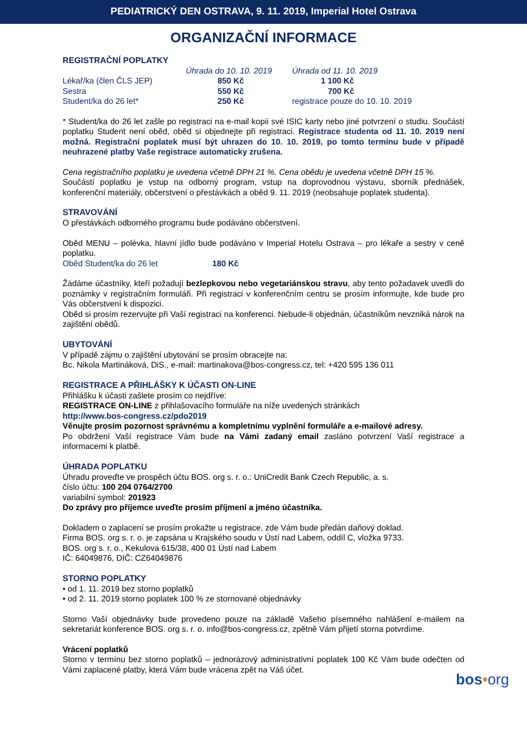PEDIATRICKÝ DEN OSTRAVA, 9. 11. 2019, Imperial Hotel Ostrava
ORGANIZAČNÍ INFORMACE
REGISTRAČNÍ POPLATKY
| | Úhrada do 10. 10. 2019 | Úhrada od 11. 10. 2019 |
| Lékař/ka (člen ČLS JEP) | 850 Kč | 1 100 Kč |
| Sestra | 550 Kč | 700 Kč |
| Student/ka do 26 let* | 250 Kč | registrace pouze do 10. 10. 2019 |
* Student/ka do 26 let zašle po registraci na e-mail kopii své ISIC karty nebo jiné potvrzení o studiu. Součástí poplatku Student není oběd, oběd si objednejte při registraci. Registrace studenta od 11. 10. 2019 není možná. Registrační poplatek musí být uhrazen do 10. 10. 2019, po tomto termínu bude v případě neuhrazené platby Vaše registrace automaticky zrušena.
Cena registračního poplatku je uvedena včetně DPH 21 %. Cena obědu je uvedena včetně DPH 15 %.
Součástí poplatku je vstup na odborný program, vstup na doprovodnou výstavu, sborník přednášek, konferenční materiály, občerstvení o přestávkách a oběd 9. 11. 2019 (neobsahuje poplatek studenta).
STRAVOVÁNÍ
O přestávkách odborného programu bude podáváno občerstvení.
Oběd MENU – polévka, hlavní jídlo bude podáváno v Imperial Hotelu Ostrava – pro lékaře a sestry v ceně poplatku.
Oběd Student/ka do 26 let 180 Kč
Žádáme účastníky, kteří požadují bezlepkovou nebo vegetariánskou stravu, aby tento požadavek uvedli do poznámky v registračním formuláři. Při registraci v konferenčním centru se prosím informujte, kde bude pro Vás občerstvení k dispozici.
Oběd si prosím rezervujte při Vaší registraci na konferenci. Nebude-li objednán, účastníkům nevzniká nárok na zajištění obědů.
UBYTOVÁNÍ
V případě zájmu o zajištění ubytování se prosím obracejte na:
Bc. Nikola Martináková, DiS., e-mail: martinakova@bos-congress.cz, tel: +420 595 136 011
REGISTRACE A PŘIHLÁŠKY K ÚČASTI ON-LINE
Přihlášku k účasti zašlete prosím co nejdříve:
REGISTRACE ON-LINE z přihlašovacího formuláře na níže uvedených stránkách
http://www.bos-congress.cz/pdo2019
Věnujte prosím pozornost správnému a kompletnímu vyplnění formuláře a e-mailové adresy.
Po obdržení Vaší registrace Vám bude na Vámi zadaný email zasláno potvrzení Vaší registrace a informacemi k platbě.
ÚHRADA POPLATKU
Úhradu proveďte ve prospěch účtu BOS. org s. r. o.: UniCredit Bank Czech Republic, a. s.
číslo účtu: 100 204 0764/2700
variabilní symbol: 201923
Do zprávy pro příjemce uveďte prosím příjmení a jméno účastníka.
Dokladem o zaplacení se prosím prokažte u registrace, zde Vám bude předán daňový doklad.
Firma BOS. org s. r. o. je zapsána u Krajského soudu v Ústí nad Labem, oddíl C, vložka 9733.
BOS. org s. r. o., Kekulova 615/38, 400 01 Ústí nad Labem
IČ: 64049876, DIČ: CZ64049876
STORNO POPLATKY
• od 1. 11. 2019 bez storno poplatků
• od 2. 11. 2019 storno poplatek 100 % ze stornované objednávky
Storno Vaší objednávky bude provedeno pouze na základě Vašeho písemného nahlášení e-mailem na sekretariát konference BOS. org s. r. o. info@bos-congress.cz, zpětně Vám přijetí storna potvrdíme.
Vrácení poplatků
Storno v termínu bez storno poplatků – jednorázový administrativní poplatek 100 Kč Vám bude odečten od Vámi zaplacené platby, která Vám bude vrácena zpět na Váš účet.
bos•org